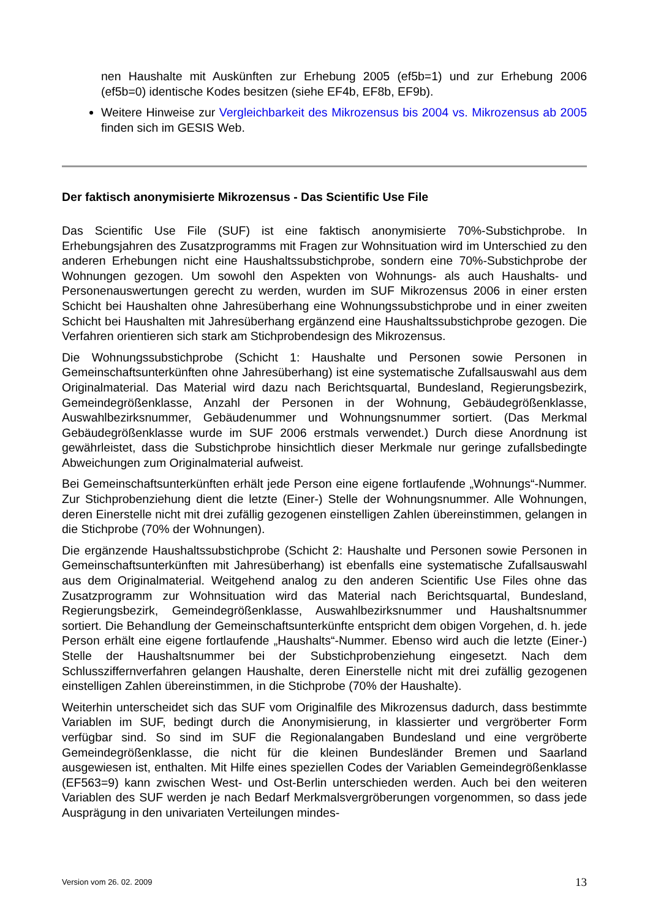nen Haushalte mit Auskünften zur Erhebung 2005 (ef5b=1) und zur Erhebung 2006 (ef5b=0) identische Kodes besitzen (siehe EF4b, EF8b, EF9b).
Weitere Hinweise zur Vergleichbarkeit des Mikrozensus bis 2004 vs. Mikrozensus ab 2005 finden sich im GESIS Web.
Der faktisch anonymisierte Mikrozensus - Das Scientific Use File
Das Scientific Use File (SUF) ist eine faktisch anonymisierte 70%-Substichprobe. In Erhebungsjahren des Zusatzprogramms mit Fragen zur Wohnsituation wird im Unterschied zu den anderen Erhebungen nicht eine Haushaltssubstichprobe, sondern eine 70%-Substichprobe der Wohnungen gezogen. Um sowohl den Aspekten von Wohnungs- als auch Haushalts- und Personenauswertungen gerecht zu werden, wurden im SUF Mikrozensus 2006 in einer ersten Schicht bei Haushalten ohne Jahresüberhang eine Wohnungssubstichprobe und in einer zweiten Schicht bei Haushalten mit Jahresüberhang ergänzend eine Haushaltssubstichprobe gezogen. Die Verfahren orientieren sich stark am Stichprobendesign des Mikrozensus.
Die Wohnungssubstichprobe (Schicht 1: Haushalte und Personen sowie Personen in Gemeinschaftsunterkünften ohne Jahresüberhang) ist eine systematische Zufallsauswahl aus dem Originalmaterial. Das Material wird dazu nach Berichtsquartal, Bundesland, Regierungsbezirk, Gemeindegrößenklasse, Anzahl der Personen in der Wohnung, Gebäudegrößenklasse, Auswahlbezirksnummer, Gebäudenummer und Wohnungsnummer sortiert. (Das Merkmal Gebäudegrößenklasse wurde im SUF 2006 erstmals verwendet.) Durch diese Anordnung ist gewährleistet, dass die Substichprobe hinsichtlich dieser Merkmale nur geringe zufallsbedingte Abweichungen zum Originalmaterial aufweist.
Bei Gemeinschaftsunterkünften erhält jede Person eine eigene fortlaufende „Wohnungs“-Nummer. Zur Stichprobenziehung dient die letzte (Einer-) Stelle der Wohnungsnummer. Alle Wohnungen, deren Einerstelle nicht mit drei zufällig gezogenen einstelligen Zahlen übereinstimmen, gelangen in die Stichprobe (70% der Wohnungen).
Die ergänzende Haushaltssubstichprobe (Schicht 2: Haushalte und Personen sowie Personen in Gemeinschaftsunterkünften mit Jahresüberhang) ist ebenfalls eine systematische Zufallsauswahl aus dem Originalmaterial. Weitgehend analog zu den anderen Scientific Use Files ohne das Zusatzprogramm zur Wohnsituation wird das Material nach Berichtsquartal, Bundesland, Regierungsbezirk, Gemeindegrößenklasse, Auswahlbezirksnummer und Haushaltsnummer sortiert. Die Behandlung der Gemeinschaftsunterkünfte entspricht dem obigen Vorgehen, d. h. jede Person erhält eine eigene fortlaufende „Haushalts“-Nummer. Ebenso wird auch die letzte (Einer-) Stelle der Haushaltsnummer bei der Substichprobenziehung eingesetzt. Nach dem Schlussziffernverfahren gelangen Haushalte, deren Einerstelle nicht mit drei zufällig gezogenen einstelligen Zahlen übereinstimmen, in die Stichprobe (70% der Haushalte).
Weiterhin unterscheidet sich das SUF vom Originalfile des Mikrozensus dadurch, dass bestimmte Variablen im SUF, bedingt durch die Anonymisierung, in klassierter und vergröberter Form verfügbar sind. So sind im SUF die Regionalangaben Bundesland und eine vergröberte Gemeindegrößenklasse, die nicht für die kleinen Bundesländer Bremen und Saarland ausgewiesen ist, enthalten. Mit Hilfe eines speziellen Codes der Variablen Gemeindegrößenklasse (EF563=9) kann zwischen West- und Ost-Berlin unterschieden werden. Auch bei den weiteren Variablen des SUF werden je nach Bedarf Merkmalsvergröberungen vorgenommen, so dass jede Ausprägung in den univariaten Verteilungen mindes-
Version vom 26. 02. 2009 13